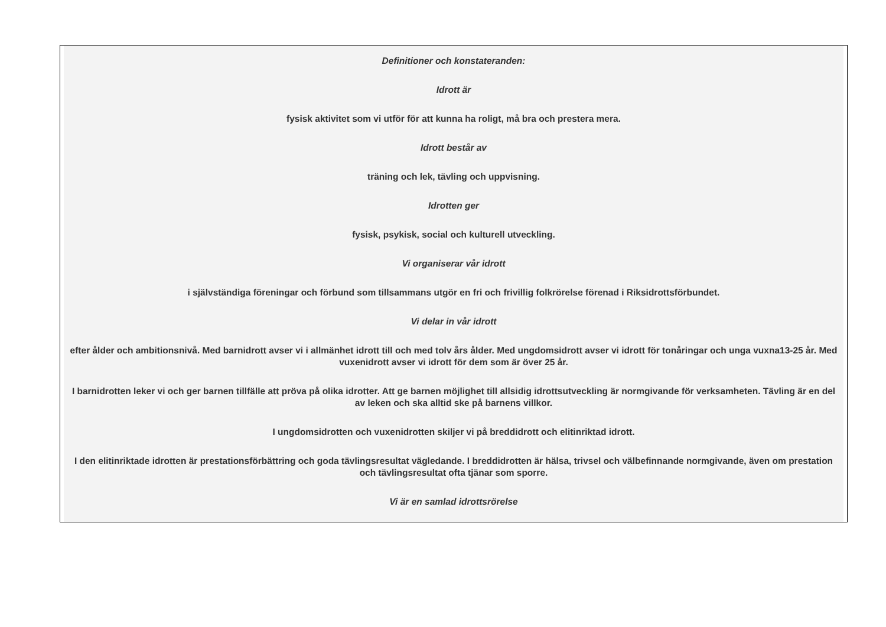Definitioner och konstateranden:
Idrott är
fysisk aktivitet som vi utför för att kunna ha roligt, må bra och prestera mera.
Idrott består av
träning och lek, tävling och uppvisning.
Idrotten ger
fysisk, psykisk, social och kulturell utveckling.
Vi organiserar vår idrott
i självständiga föreningar och förbund som tillsammans utgör en fri och frivillig folkrörelse förenad i Riksidrottsförbundet.
Vi delar in vår idrott
efter ålder och ambitionsnivå. Med barnidrott avser vi i allmänhet idrott till och med tolv års ålder. Med ungdomsidrott avser vi idrott för tonåringar och unga vuxna13-25 år. Med vuxenidrott avser vi idrott för dem som är över 25 år.
I barnidrotten leker vi och ger barnen tillfälle att pröva på olika idrotter. Att ge barnen möjlighet till allsidig idrottsutveckling är normgivande för verksamheten. Tävling är en del av leken och ska alltid ske på barnens villkor.
I ungdomsidrotten och vuxenidrotten skiljer vi på breddidrott och elitinriktad idrott.
I den elitinriktade idrotten är prestationsförbättring och goda tävlingsresultat vägledande. I breddidrotten är hälsa, trivsel och välbefinnande normgivande, även om prestation och tävlingsresultat ofta tjänar som sporre.
Vi är en samlad idrottsrörelse